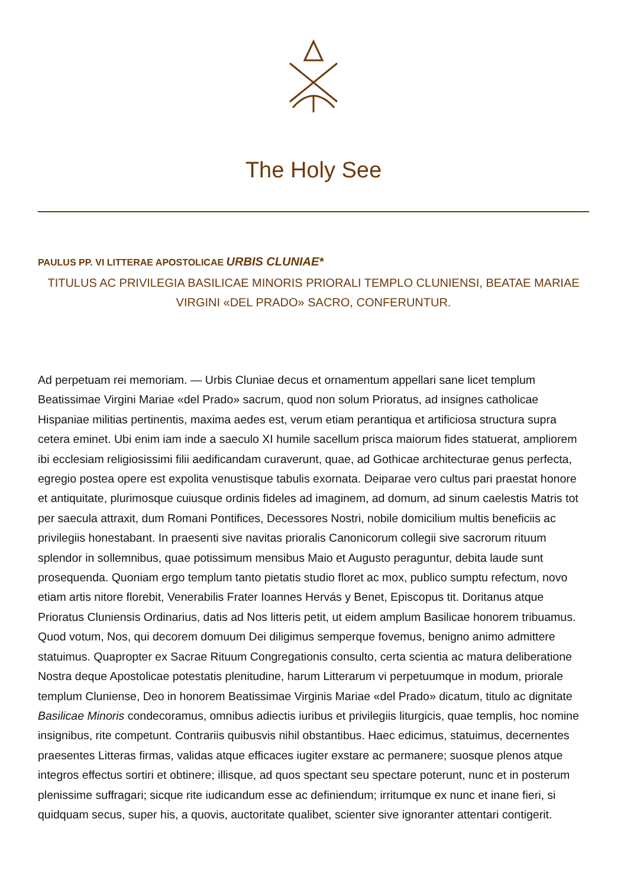The Holy See
PAULUS PP. VI LITTERAE APOSTOLICAE URBIS CLUNIAE*
TITULUS AC PRIVILEGIA BASILICAE MINORIS PRIORALI TEMPLO CLUNIENSI, BEATAE MARIAE VIRGINI «DEL PRADO» SACRO, CONFERUNTUR.
Ad perpetuam rei memoriam. — Urbis Cluniae decus et ornamentum appellari sane licet templum Beatissimae Virgini Mariae «del Prado» sacrum, quod non solum Prioratus, ad insignes catholicae Hispaniae militias pertinentis, maxima aedes est, verum etiam perantiqua et artificiosa structura supra cetera eminet. Ubi enim iam inde a saeculo XI humile sacellum prisca maiorum fides statuerat, ampliorem ibi ecclesiam religiosissimi filii aedificandam curaverunt, quae, ad Gothicae architecturae genus perfecta, egregio postea opere est expolita venustisque tabulis exornata. Deiparae vero cultus pari praestat honore et antiquitate, plurimosque cuiusque ordinis fideles ad imaginem, ad domum, ad sinum caelestis Matris tot per saecula attraxit, dum Romani Pontifices, Decessores Nostri, nobile domicilium multis beneficiis ac privilegiis honestabant. In praesenti sive navitas prioralis Canonicorum collegii sive sacrorum rituum splendor in sollemnibus, quae potissimum mensibus Maio et Augusto peraguntur, debita laude sunt prosequenda. Quoniam ergo templum tanto pietatis studio floret ac mox, publico sumptu refectum, novo etiam artis nitore florebit, Venerabilis Frater Ioannes Hervás y Benet, Episcopus tit. Doritanus atque Prioratus Cluniensis Ordinarius, datis ad Nos litteris petit, ut eidem amplum Basilicae honorem tribuamus. Quod votum, Nos, qui decorem domuum Dei diligimus semperque fovemus, benigno animo admittere statuimus. Quapropter ex Sacrae Rituum Congregationis consulto, certa scientia ac matura deliberatione Nostra deque Apostolicae potestatis plenitudine, harum Litterarum vi perpetuumque in modum, priorale templum Cluniense, Deo in honorem Beatissimae Virginis Mariae «del Prado» dicatum, titulo ac dignitate Basilicae Minoris condecoramus, omnibus adiectis iuribus et privilegiis liturgicis, quae templis, hoc nomine insignibus, rite competunt. Contrariis quibusvis nihil obstantibus. Haec edicimus, statuimus, decernentes praesentes Litteras firmas, validas atque efficaces iugiter exstare ac permanere; suosque plenos atque integros effectus sortiri et obtinere; illisque, ad quos spectant seu spectare poterunt, nunc et in posterum plenissime suffragari; sicque rite iudicandum esse ac definiendum; irritumque ex nunc et inane fieri, si quidquam secus, super his, a quovis, auctoritate qualibet, scienter sive ignoranter attentari contigerit.